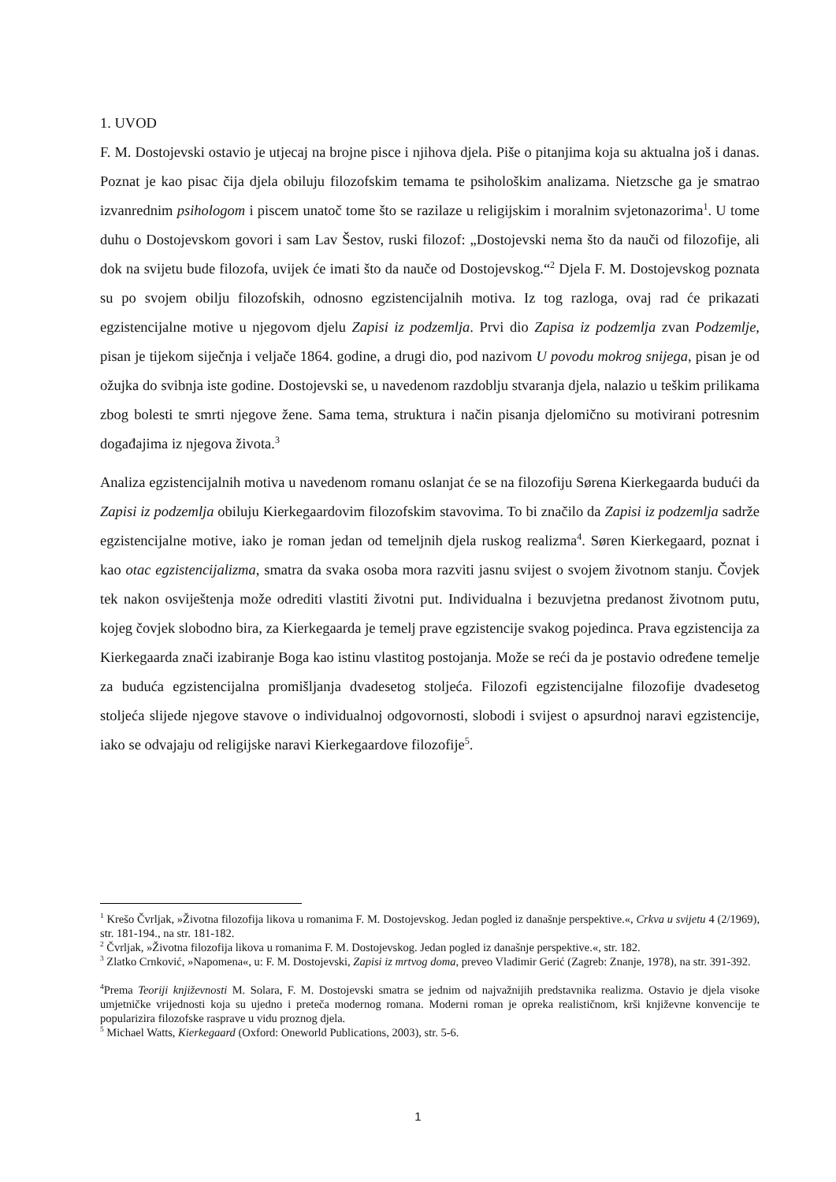1. UVOD
F. M. Dostojevski ostavio je utjecaj na brojne pisce i njihova djela. Piše o pitanjima koja su aktualna još i danas. Poznat je kao pisac čija djela obiluju filozofskim temama te psihološkim analizama. Nietzsche ga je smatrao izvanrednim psihologom i piscem unatoč tome što se razilaze u religijskim i moralnim svjetonazorima<sup>1</sup>. U tome duhu o Dostojevskom govori i sam Lav Šestov, ruski filozof: „Dostojevski nema što da nauči od filozofije, ali dok na svijetu bude filozofa, uvijek će imati što da nauče od Dostojevskog.“<sup>2</sup> Djela F. M. Dostojevskog poznata su po svojem obilju filozofskih, odnosno egzistencijalnih motiva. Iz tog razloga, ovaj rad će prikazati egzistencijalne motive u njegovom djelu Zapisi iz podzemlja. Prvi dio Zapisa iz podzemlja zvan Podzemlje, pisan je tijekom siječnja i veljače 1864. godine, a drugi dio, pod nazivom U povodu mokrog snijega, pisan je od ožujka do svibnja iste godine. Dostojevski se, u navedenom razdoblju stvaranja djela, nalazio u teškim prilikama zbog bolesti te smrti njegove žene. Sama tema, struktura i način pisanja djelomično su motivirani potresnim događajima iz njegova života.<sup>3</sup>
Analiza egzistencijalnih motiva u navedenom romanu oslanjat će se na filozofiju Sørena Kierkegaarda budući da Zapisi iz podzemlja obiluju Kierkegaardovim filozofskim stavovima. To bi značilo da Zapisi iz podzemlja sadrže egzistencijalne motive, iako je roman jedan od temeljnih djela ruskog realizma<sup>4</sup>. Søren Kierkegaard, poznat i kao otac egzistencijalizma, smatra da svaka osoba mora razviti jasnu svijest o svojem životnom stanju. Čovjek tek nakon osviještenja može odrediti vlastiti životni put. Individualna i bezuvjetna predanost životnom putu, kojeg čovjek slobodno bira, za Kierkegaarda je temelj prave egzistencije svakog pojedinca. Prava egzistencija za Kierkegaarda znači izabiranje Boga kao istinu vlastitog postojanja. Može se reći da je postavio određene temelje za buduća egzistencijalna promišljanja dvadesetog stoljeća. Filozofi egzistencijalne filozofije dvadesetog stoljeća slijede njegove stavove o individualnoj odgovornosti, slobodi i svijest o apsurdnoj naravi egzistencije, iako se odvajaju od religijske naravi Kierkegaardove filozofije<sup>5</sup>.
<sup>1</sup> Krešo Čvrljak, »Životna filozofija likova u romanima F. M. Dostojevskog. Jedan pogled iz današnje perspektive.«, Crkva u svijetu 4 (2/1969), str. 181-194., na str. 181-182.
<sup>2</sup> Čvrljak, »Životna filozofija likova u romanima F. M. Dostojevskog. Jedan pogled iz današnje perspektive.«, str. 182.
<sup>3</sup> Zlatko Crnković, »Napomena«, u: F. M. Dostojevski, Zapisi iz mrtvog doma, preveo Vladimir Gerić (Zagreb: Znanje, 1978), na str. 391-392.
<sup>4</sup> Prema Teoriji književnosti M. Solara, F. M. Dostojevski smatra se jednim od najvažnijih predstavnika realizma. Ostavio je djela visoke umjetničke vrijednosti koja su ujedno i preteča modernog romana. Moderni roman je opreka realističnom, krši književne konvencije te popularizira filozofske rasprave u vidu proznog djela.
<sup>5</sup> Michael Watts, Kierkegaard (Oxford: Oneworld Publications, 2003), str. 5-6.
1